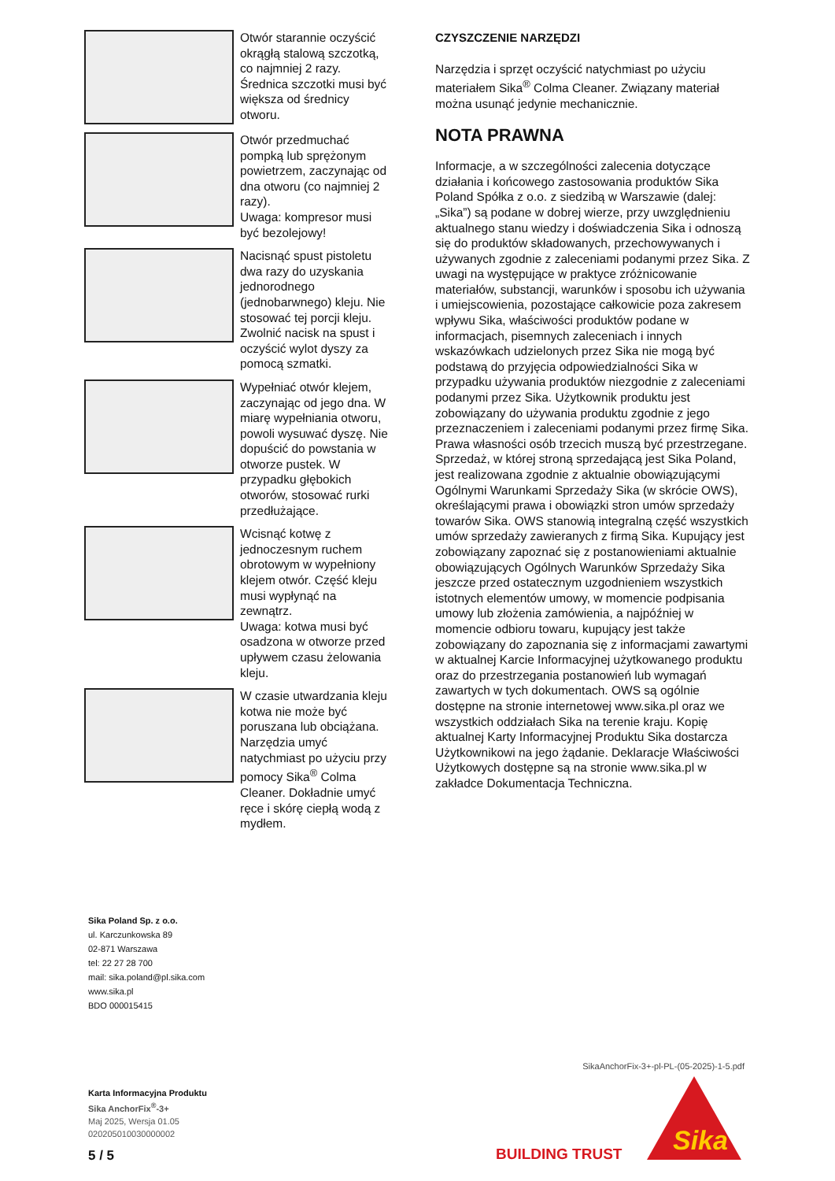Otwór starannie oczyścić okrągłą stalową szczotką, co najmniej 2 razy. Średnica szczotki musi być większa od średnicy otworu.
Otwór przedmuchać pompką lub sprężonym powietrzem, zaczynając od dna otworu (co najmniej 2 razy).
Uwaga: kompresor musi być bezolejowy!
Nacisnąć spust pistoletu dwa razy do uzyskania jednorodnego (jednobarwnego) kleju. Nie stosować tej porcji kleju. Zwolnić nacisk na spust i oczyścić wylot dyszy za pomocą szmatki.
Wypełniać otwór klejem, zaczynając od jego dna. W miarę wypełniania otworu, powoli wysuwać dyszę. Nie dopuścić do powstania w otworze pustek. W przypadku głębokich otworów, stosować rurki przedłużające.
Wcisnąć kotwę z jednoczesnym ruchem obrotowym w wypełniony klejem otwór. Część kleju musi wypłynąć na zewnątrz.
Uwaga: kotwa musi być osadzona w otworze przed upływem czasu żelowania kleju.
W czasie utwardzania kleju kotwa nie może być poruszana lub obciążana. Narzędzia umyć natychmiast po użyciu przy pomocy Sika<sup>®</sup> Colma Cleaner. Dokładnie umyć ręce i skórę ciepłą wodą z mydłem.
CZYSZCZENIE NARZĘDZI
Narzędzia i sprzęt oczyścić natychmiast po użyciu materiałem Sika<sup>®</sup> Colma Cleaner. Związany materiał można usunąć jedynie mechanicznie.
NOTA PRAWNA
Informacje, a w szczególności zalecenia dotyczące działania i końcowego zastosowania produktów Sika Poland Spółka z o.o. z siedzibą w Warszawie (dalej: „Sika”) są podane w dobrej wierze, przy uwzględnieniu aktualnego stanu wiedzy i doświadczenia Sika i odnoszą się do produktów składowanych, przechowywanych i używanych zgodnie z zaleceniami podanymi przez Sika. Z uwagi na występujące w praktyce zróżnicowanie materiałów, substancji, warunków i sposobu ich używania i umiejscowienia, pozostające całkowicie poza zakresem wpływu Sika, właściwości produktów podane w informacjach, pisemnych zaleceniach i innych wskazówkach udzielonych przez Sika nie mogą być podstawą do przyjęcia odpowiedzialności Sika w przypadku używania produktów niezgodnie z zaleceniami podanymi przez Sika. Użytkownik produktu jest zobowiązany do używania produktu zgodnie z jego przeznaczeniem i zaleceniami podanymi przez firmę Sika. Prawa własności osób trzecich muszą być przestrzegane. Sprzedaż, w której stroną sprzedającą jest Sika Poland, jest realizowana zgodnie z aktualnie obowiązującymi Ogólnymi Warunkami Sprzedaży Sika (w skrócie OWS), określającymi prawa i obowiązki stron umów sprzedaży towarów Sika. OWS stanowią integralną część wszystkich umów sprzedaży zawieranych z firmą Sika. Kupujący jest zobowiązany zapoznać się z postanowieniami aktualnie obowiązujących Ogólnych Warunków Sprzedaży Sika jeszcze przed ostatecznym uzgodnieniem wszystkich istotnych elementów umowy, w momencie podpisania umowy lub złożenia zamówienia, a najpóźniej w momencie odbioru towaru, kupujący jest także zobowiązany do zapoznania się z informacjami zawartymi w aktualnej Karcie Informacyjnej użytkowanego produktu oraz do przestrzegania postanowień lub wymagań zawartych w tych dokumentach. OWS są ogólnie dostępne na stronie internetowej www.sika.pl oraz we wszystkich oddziałach Sika na terenie kraju. Kopię aktualnej Karty Informacyjnej Produktu Sika dostarcza Użytkownikowi na jego żądanie. Deklaracje Właściwości Użytkowych dostępne są na stronie www.sika.pl w zakładce Dokumentacja Techniczna.
Sika Poland Sp. z o.o.
ul. Karczunkowska 89
02-871 Warszawa
tel: 22 27 28 700
mail: sika.poland@pl.sika.com
www.sika.pl
BDO 000015415
SikaAnchorFix-3+-pl-PL-(05-2025)-1-5.pdf
Karta Informacyjna Produktu
Sika AnchorFix<sup>®</sup>-3+
Maj 2025, Wersja 01.05
020205010030000002
5 / 5 BUILDING TRUST
Sika